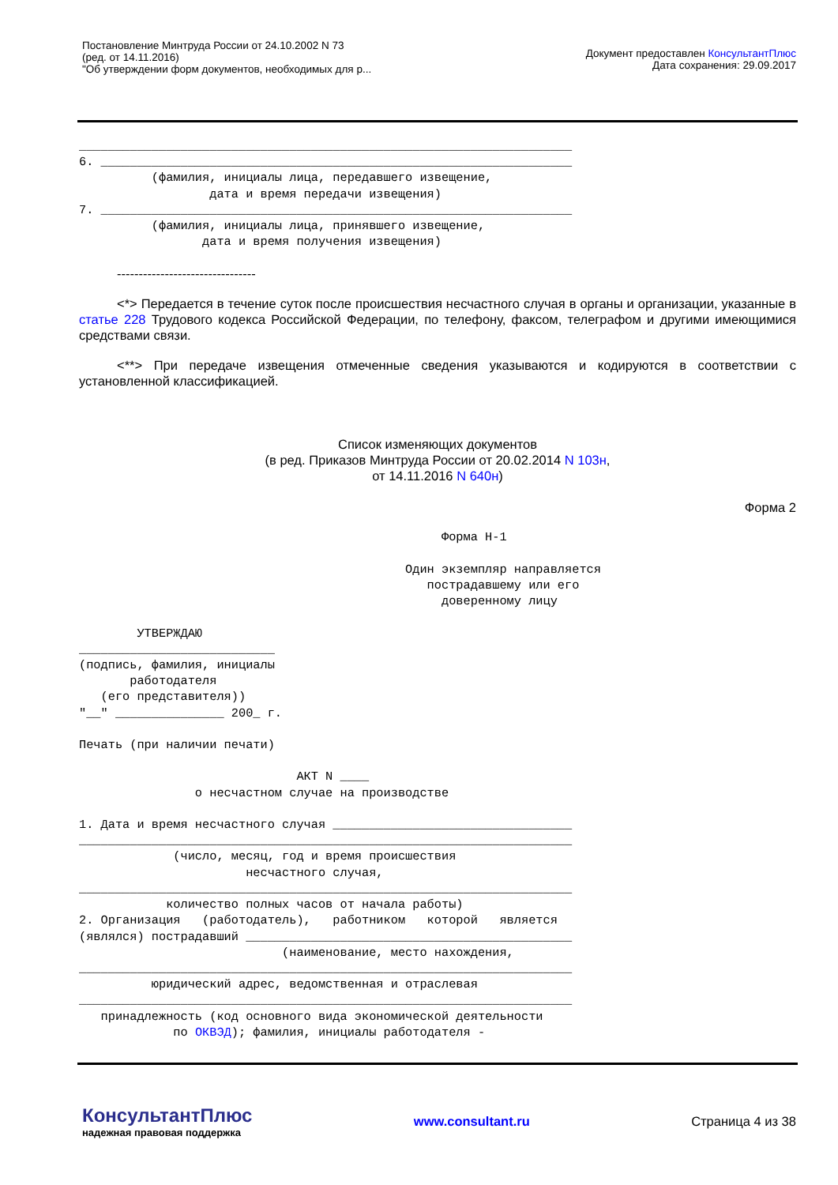Постановление Минтруда России от 24.10.2002 N 73
(ред. от 14.11.2016)
"Об утверждении форм документов, необходимых для р...
Документ предоставлен КонсультантПлюс
Дата сохранения: 29.09.2017
____________________________________________________________________
6. _________________________________________________________________
          (фамилия, инициалы лица, передавшего извещение,
                  дата и время передачи извещения)
7. _________________________________________________________________
          (фамилия, инициалы лица, принявшего извещение,
                 дата и время получения извещения)
--------------------------------
<*> Передается в течение суток после происшествия несчастного случая в органы и организации, указанные в статье 228 Трудового кодекса Российской Федерации, по телефону, факсом, телеграфом и другими имеющимися средствами связи.
<**> При передаче извещения отмеченные сведения указываются и кодируются в соответствии с установленной классификацией.
Список изменяющих документов
(в ред. Приказов Минтруда России от 20.02.2014 N 103н,
от 14.11.2016 N 640н)
Форма 2
                                                  Форма Н-1

                                             Один экземпляр направляется
                                                пострадавшему или его
                                                  доверенному лицу

        УТВЕРЖДАЮ
___________________________
(подпись, фамилия, инициалы
       работодателя
   (его представителя))
"__" _______________ 200_ г.

Печать (при наличии печати)

                              АКТ N ____
                о несчастном случае на производстве

1. Дата и время несчастного случая _________________________________
____________________________________________________________________
             (число, месяц, год и время происшествия
                       несчастного случая,
____________________________________________________________________
            количество полных часов от начала работы)
2. Организация   (работодатель),   работником   которой   является
(являлся) пострадавший _____________________________________________
                            (наименование, место нахождения,
____________________________________________________________________
          юридический адрес, ведомственная и отраслевая
____________________________________________________________________
   принадлежность (код основного вида экономической деятельности
             по ОКВЭД); фамилия, инициалы работодателя -
КонсультантПлюс
надежная правовая поддержка
www.consultant.ru Страница 4 из 38